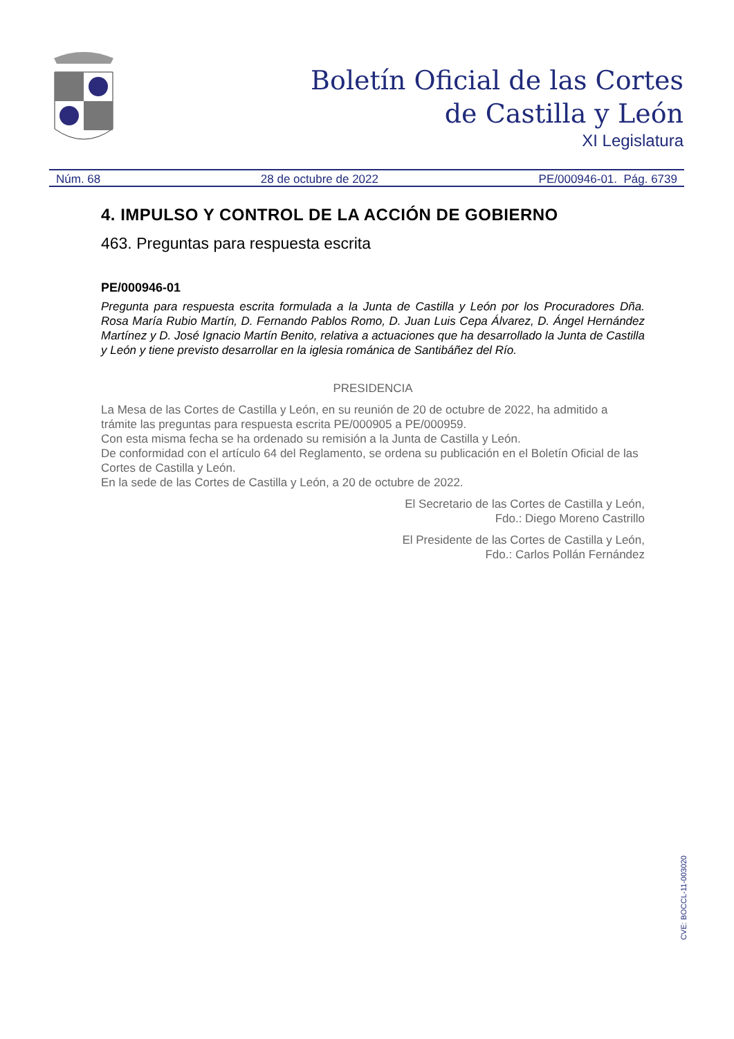Boletín Oficial de las Cortes
de Castilla y León
XI Legislatura
Núm. 68 28 de octubre de 2022 PE/000946-01. Pág. 6739
4. IMPULSO Y CONTROL DE LA ACCIÓN DE GOBIERNO
463. Preguntas para respuesta escrita
PE/000946-01
Pregunta para respuesta escrita formulada a la Junta de Castilla y León por los Procuradores Dña. Rosa María Rubio Martín, D. Fernando Pablos Romo, D. Juan Luis Cepa Álvarez, D. Ángel Hernández Martínez y D. José Ignacio Martín Benito, relativa a actuaciones que ha desarrollado la Junta de Castilla y León y tiene previsto desarrollar en la iglesia románica de Santibáñez del Río.
PRESIDENCIA
La Mesa de las Cortes de Castilla y León, en su reunión de 20 de octubre de 2022, ha admitido a trámite las preguntas para respuesta escrita PE/000905 a PE/000959.
Con esta misma fecha se ha ordenado su remisión a la Junta de Castilla y León.
De conformidad con el artículo 64 del Reglamento, se ordena su publicación en el Boletín Oficial de las Cortes de Castilla y León.
En la sede de las Cortes de Castilla y León, a 20 de octubre de 2022.
El Secretario de las Cortes de Castilla y León,
Fdo.: Diego Moreno Castrillo
El Presidente de las Cortes de Castilla y León,
Fdo.: Carlos Pollán Fernández
CVE: BOCCL-11-003020